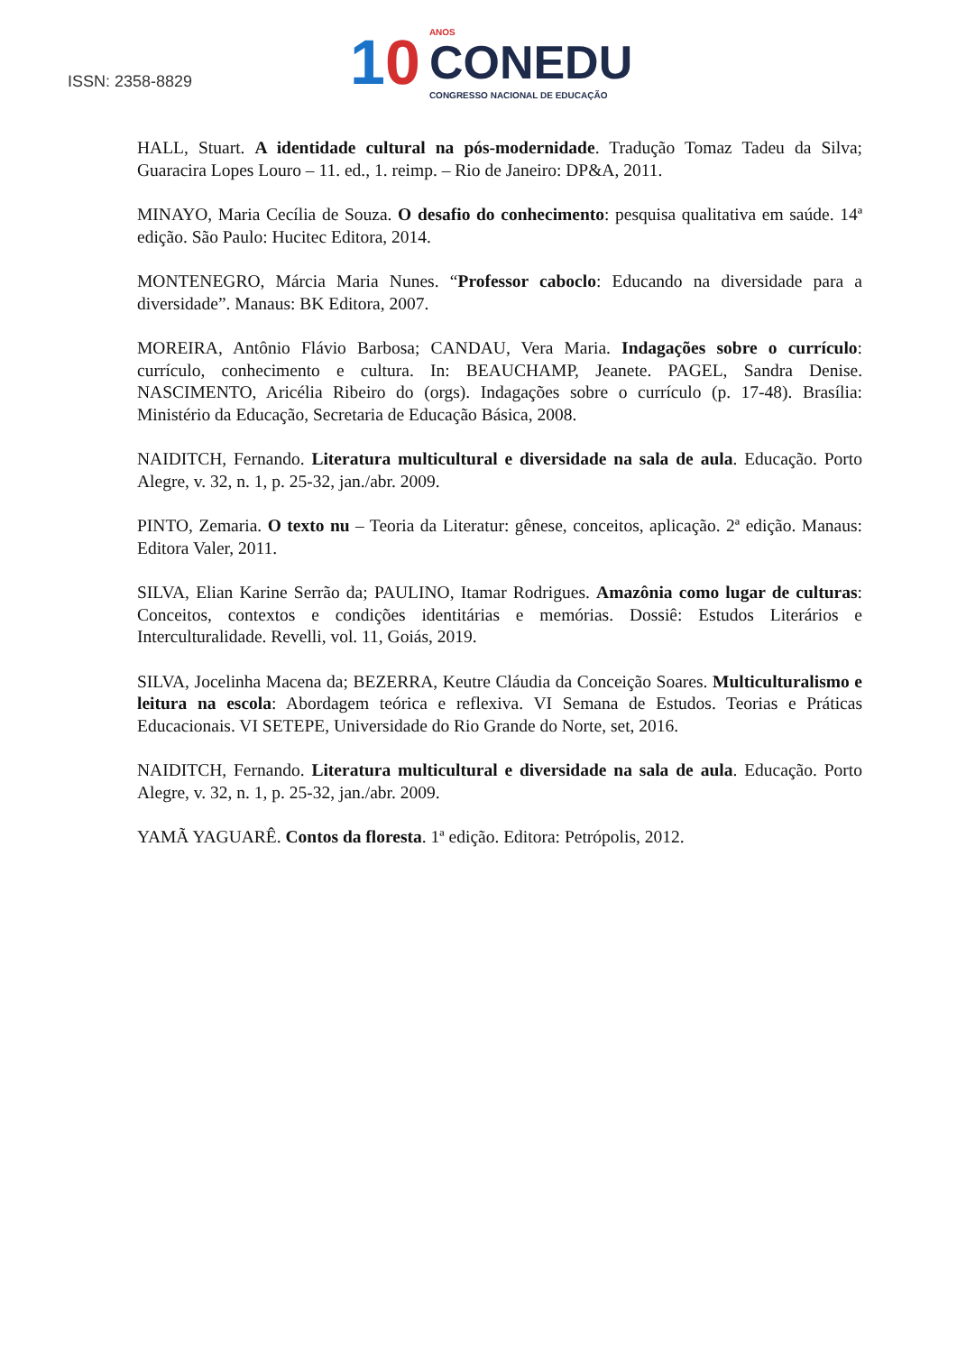ISSN: 2358-8829
10
ANOS
CONEDU
CONGRESSO NACIONAL DE EDUCAÇÃO
HALL, Stuart. A identidade cultural na pós-modernidade. Tradução Tomaz Tadeu da Silva; Guaracira Lopes Louro – 11. ed., 1. reimp. – Rio de Janeiro: DP&A, 2011.
MINAYO, Maria Cecília de Souza. O desafio do conhecimento: pesquisa qualitativa em saúde. 14ª edição. São Paulo: Hucitec Editora, 2014.
MONTENEGRO, Márcia Maria Nunes. “Professor caboclo: Educando na diversidade para a diversidade”. Manaus: BK Editora, 2007.
MOREIRA, Antônio Flávio Barbosa; CANDAU, Vera Maria. Indagações sobre o currículo: currículo, conhecimento e cultura. In: BEAUCHAMP, Jeanete. PAGEL, Sandra Denise. NASCIMENTO, Aricélia Ribeiro do (orgs). Indagações sobre o currículo (p. 17-48). Brasília: Ministério da Educação, Secretaria de Educação Básica, 2008.
NAIDITCH, Fernando. Literatura multicultural e diversidade na sala de aula. Educação. Porto Alegre, v. 32, n. 1, p. 25-32, jan./abr. 2009.
PINTO, Zemaria. O texto nu – Teoria da Literatur: gênese, conceitos, aplicação. 2ª edição. Manaus: Editora Valer, 2011.
SILVA, Elian Karine Serrão da; PAULINO, Itamar Rodrigues. Amazônia como lugar de culturas: Conceitos, contextos e condições identitárias e memórias. Dossiê: Estudos Literários e Interculturalidade. Revelli, vol. 11, Goiás, 2019.
SILVA, Jocelinha Macena da; BEZERRA, Keutre Cláudia da Conceição Soares. Multiculturalismo e leitura na escola: Abordagem teórica e reflexiva. VI Semana de Estudos. Teorias e Práticas Educacionais. VI SETEPE, Universidade do Rio Grande do Norte, set, 2016.
NAIDITCH, Fernando. Literatura multicultural e diversidade na sala de aula. Educação. Porto Alegre, v. 32, n. 1, p. 25-32, jan./abr. 2009.
YAMÃ YAGUARÊ. Contos da floresta. 1ª edição. Editora: Petrópolis, 2012.